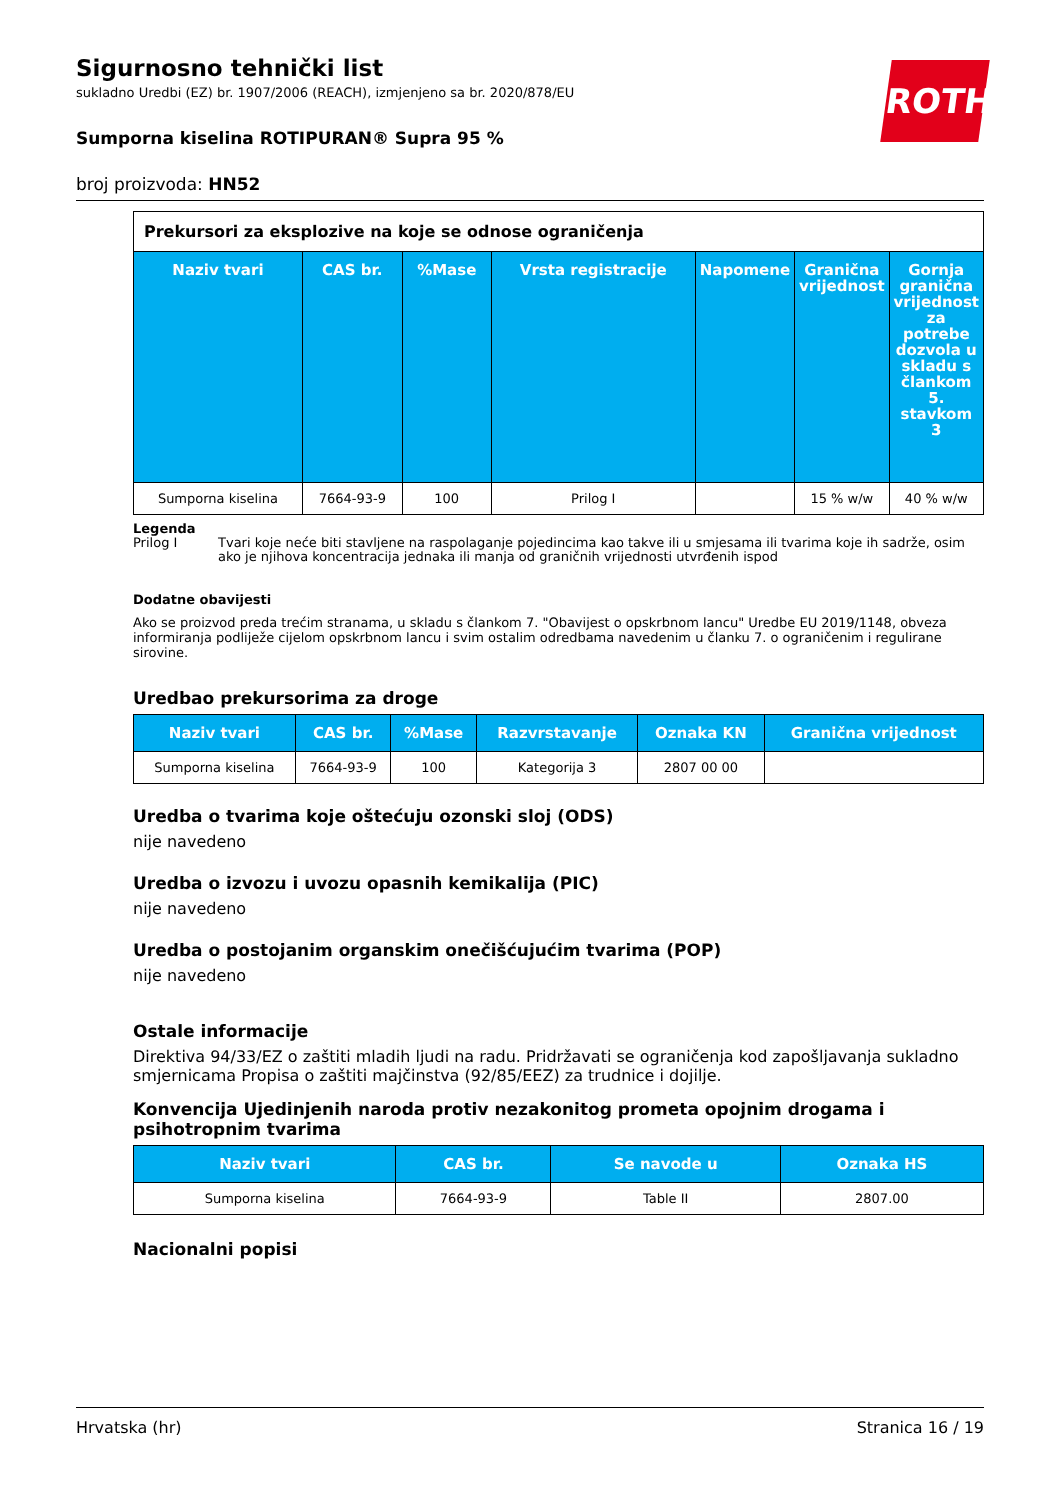ROTH
Sigurnosno tehnički list
sukladno Uredbi (EZ) br. 1907/2006 (REACH), izmjenjeno sa br. 2020/878/EU
Sumporna kiselina ROTIPURAN® Supra 95 %
broj proizvoda: HN52
Prekursori za eksplozive na koje se odnose ograničenja
| Naziv tvari | CAS br. | %Mase | Vrsta registracije | Napomene | Granična vrijednost | Gornja granična vrijednost za potrebe dozvola u skladu s člankom 5. stavkom 3 |
| --- | --- | --- | --- | --- | --- | --- |
| Sumporna kiselina | 7664-93-9 | 100 | Prilog I | | 15 % w/w | 40 % w/w |
Legenda
Prilog I Tvari koje neće biti stavljene na raspolaganje pojedincima kao takve ili u smjesama ili tvarima koje ih sadrže, osim ako je njihova koncentracija jednaka ili manja od graničnih vrijednosti utvrđenih ispod
Dodatne obavijesti
Ako se proizvod preda trećim stranama, u skladu s člankom 7. "Obavijest o opskrbnom lancu" Uredbe EU 2019/1148, obveza informiranja podliježe cijelom opskrbnom lancu i svim ostalim odredbama navedenim u članku 7. o ograničenim i regulirane sirovine.
Uredbao prekursorima za droge
| Naziv tvari | CAS br. | %Mase | Razvrstavanje | Oznaka KN | Granična vrijednost |
| --- | --- | --- | --- | --- | --- |
| Sumporna kiselina | 7664-93-9 | 100 | Kategorija 3 | 2807 00 00 | |
Uredba o tvarima koje oštećuju ozonski sloj (ODS)
nije navedeno
Uredba o izvozu i uvozu opasnih kemikalija (PIC)
nije navedeno
Uredba o postojanim organskim onečišćujućim tvarima (POP)
nije navedeno
Ostale informacije
Direktiva 94/33/EZ o zaštiti mladih ljudi na radu. Pridržavati se ograničenja kod zapošljavanja sukladno smjernicama Propisa o zaštiti majčinstva (92/85/EEZ) za trudnice i dojilje.
Konvencija Ujedinjenih naroda protiv nezakonitog prometa opojnim drogama i psihotropnim tvarima
| Naziv tvari | CAS br. | Se navode u | Oznaka HS |
| --- | --- | --- | --- |
| Sumporna kiselina | 7664-93-9 | Table II | 2807.00 |
Nacionalni popisi
Hrvatska (hr) Stranica 16 / 19